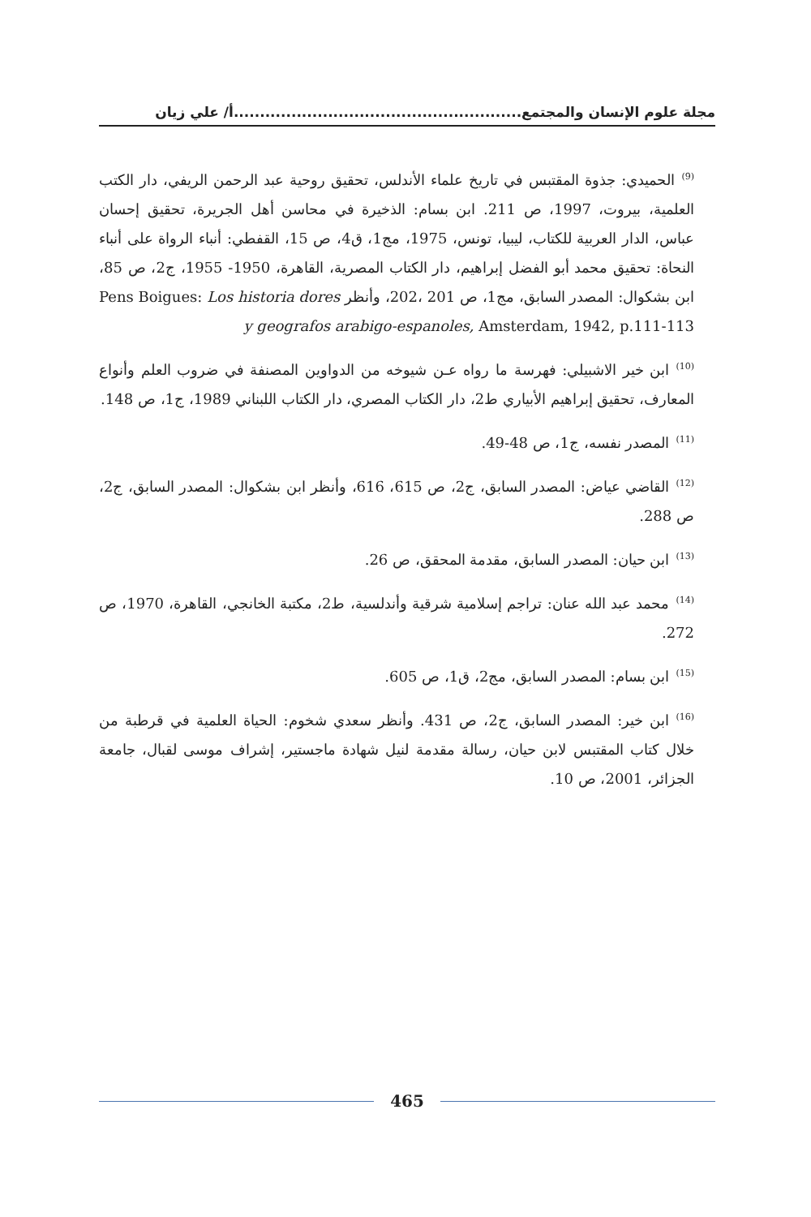مجلة علوم الإنسان والمجتمع.......................................................أ/ علي زيان
<sup>(9)</sup> الحميدي: جذوة المقتبس في تاريخ علماء الأندلس، تحقيق روحية عبد الرحمن الريفي، دار الكتب العلمية، بيروت، 1997، ص 211. ابن بسام: الذخيرة في محاسن أهل الجريرة، تحقيق إحسان عباس، الدار العربية للكتاب، ليبيا، تونس، 1975، مج1، ق4، ص 15، القفطي: أنباء الرواة على أنباء النحاة: تحقيق محمد أبو الفضل إبراهيم، دار الكتاب المصرية، القاهرة، 1950- 1955، ج2، ص 85، ابن بشكوال: المصدر السابق، مج1، ص 201 ،202، وأنظر Pens Boigues: Los historia dores y geografos arabigo-espanoles, Amsterdam, 1942, p.111-113
<sup>(10)</sup> ابن خير الاشبيلي: فهرسة ما رواه عـن شيوخه من الدواوين المصنفة في ضروب العلم وأنواع المعارف، تحقيق إبراهيم الأبياري ط2، دار الكتاب المصري، دار الكتاب اللبناني 1989، ج1، ص 148.
<sup>(11)</sup> المصدر نفسه، ج1، ص 48-49.
<sup>(12)</sup> القاضي عياض: المصدر السابق، ج2، ص 615، 616، وأنظر ابن بشكوال: المصدر السابق، ج2، ص 288.
<sup>(13)</sup> ابن حيان: المصدر السابق، مقدمة المحقق، ص 26.
<sup>(14)</sup> محمد عبد الله عنان: تراجم إسلامية شرقية وأندلسية، ط2، مكتبة الخانجي، القاهرة، 1970، ص 272.
<sup>(15)</sup> ابن بسام: المصدر السابق، مج2، ق1، ص 605.
<sup>(16)</sup> ابن خير: المصدر السابق، ج2، ص 431. وأنظر سعدي شخوم: الحياة العلمية في قرطبة من خلال كتاب المقتبس لابن حيان، رسالة مقدمة لنيل شهادة ماجستير، إشراف موسى لقبال، جامعة الجزائر، 2001، ص 10.
465